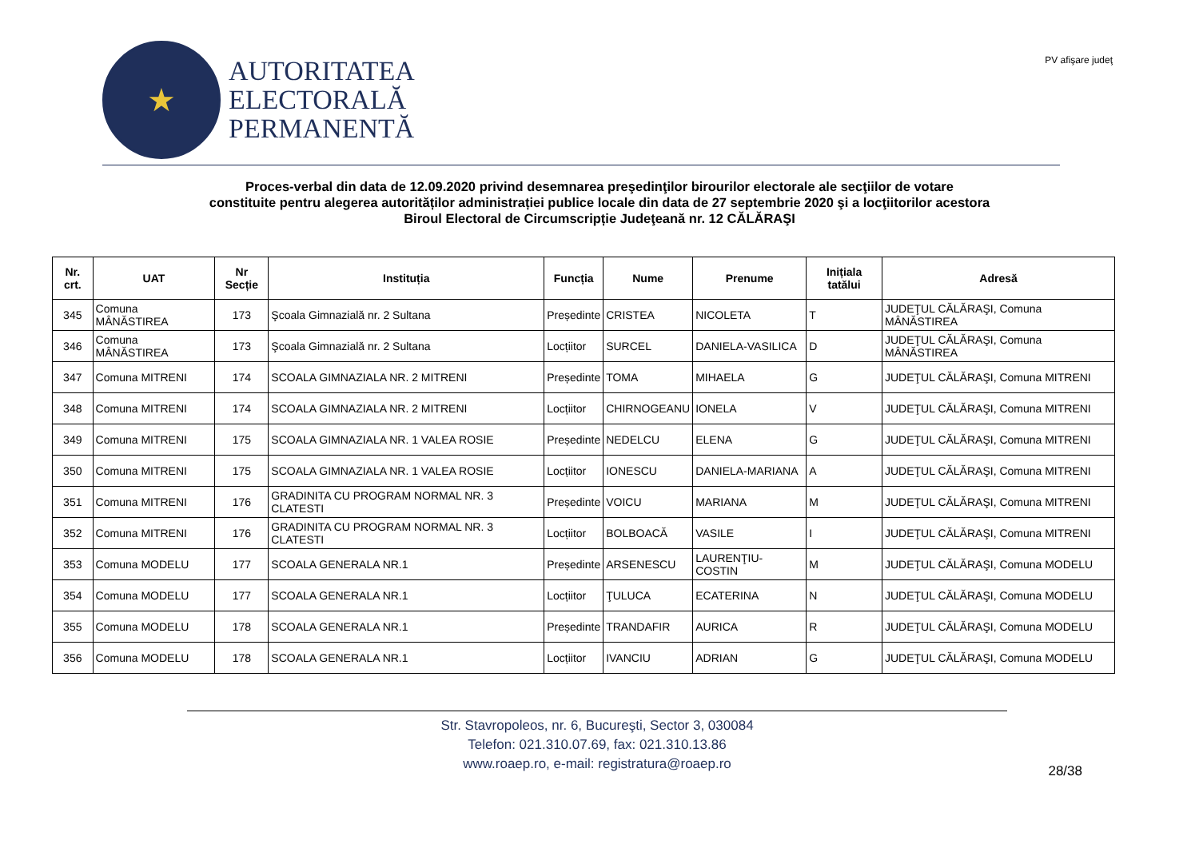★
AUTORITATEA
ELECTORALĂ
PERMANENTĂ
PV afişare judeţ
Proces-verbal din data de 12.09.2020 privind desemnarea preşedinţilor birourilor electorale ale secţiilor de votare
constituite pentru alegerea autorităților administrației publice locale din data de 27 septembrie 2020 şi a locţiitorilor acestora
Biroul Electoral de Circumscripție Judeţeană nr. 12 CĂLĂRAŞI
| Nr. crt. | UAT | Nr Secție | Instituția | Funcția | Nume | Prenume | Inițiala tatălui | Adresă |
| --- | --- | --- | --- | --- | --- | --- | --- | --- |
| 345 | Comuna MÂNĂSTIREA | 173 | Şcoala Gimnazială nr. 2 Sultana | Președinte | CRISTEA | NICOLETA | T | JUDEŢUL CĂLĂRAŞI, Comuna MÂNĂSTIREA |
| 346 | Comuna MÂNĂSTIREA | 173 | Şcoala Gimnazială nr. 2 Sultana | Locțiitor | SURCEL | DANIELA-VASILICA | D | JUDEŢUL CĂLĂRAŞI, Comuna MÂNĂSTIREA |
| 347 | Comuna MITRENI | 174 | SCOALA GIMNAZIALA NR. 2 MITRENI | Președinte | TOMA | MIHAELA | G | JUDEŢUL CĂLĂRAŞI, Comuna MITRENI |
| 348 | Comuna MITRENI | 174 | SCOALA GIMNAZIALA NR. 2 MITRENI | Locțiitor | CHIRNOGEANU | IONELA | V | JUDEŢUL CĂLĂRAŞI, Comuna MITRENI |
| 349 | Comuna MITRENI | 175 | SCOALA GIMNAZIALA NR. 1 VALEA ROSIE | Președinte | NEDELCU | ELENA | G | JUDEŢUL CĂLĂRAŞI, Comuna MITRENI |
| 350 | Comuna MITRENI | 175 | SCOALA GIMNAZIALA NR. 1 VALEA ROSIE | Locțiitor | IONESCU | DANIELA-MARIANA | A | JUDEŢUL CĂLĂRAŞI, Comuna MITRENI |
| 351 | Comuna MITRENI | 176 | GRADINITA CU PROGRAM NORMAL NR. 3 CLATESTI | Președinte | VOICU | MARIANA | M | JUDEŢUL CĂLĂRAŞI, Comuna MITRENI |
| 352 | Comuna MITRENI | 176 | GRADINITA CU PROGRAM NORMAL NR. 3 CLATESTI | Locțiitor | BOLBOACĂ | VASILE | I | JUDEŢUL CĂLĂRAŞI, Comuna MITRENI |
| 353 | Comuna MODELU | 177 | SCOALA GENERALA NR.1 | Președinte | ARSENESCU | LAURENŢIU-COSTIN | M | JUDEŢUL CĂLĂRAŞI, Comuna MODELU |
| 354 | Comuna MODELU | 177 | SCOALA GENERALA NR.1 | Locțiitor | ŢULUCA | ECATERINA | N | JUDEŢUL CĂLĂRAŞI, Comuna MODELU |
| 355 | Comuna MODELU | 178 | SCOALA GENERALA NR.1 | Președinte | TRANDAFIR | AURICA | R | JUDEŢUL CĂLĂRAŞI, Comuna MODELU |
| 356 | Comuna MODELU | 178 | SCOALA GENERALA NR.1 | Locțiitor | IVANCIU | ADRIAN | G | JUDEŢUL CĂLĂRAŞI, Comuna MODELU |
Str. Stavropoleos, nr. 6, Bucureşti, Sector 3, 030084
Telefon: 021.310.07.69, fax: 021.310.13.86
www.roaep.ro, e-mail: registratura@roaep.ro
28/38